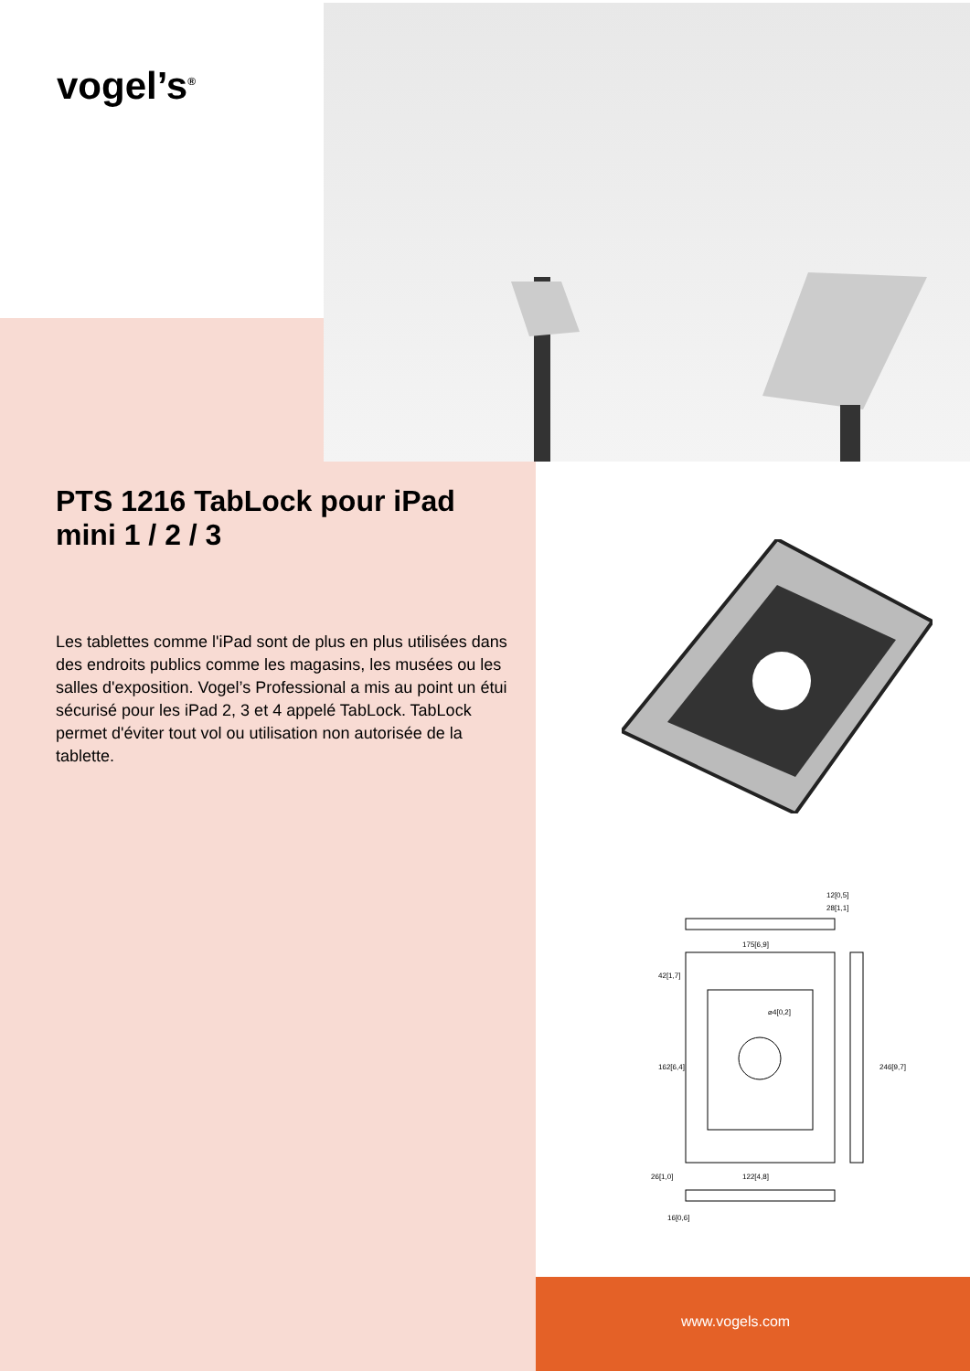vogel’s<sup>®</sup>
PTS 1216 TabLock pour iPad mini 1 / 2 / 3
Les tablettes comme l'iPad sont de plus en plus utilisées dans des endroits publics comme les magasins, les musées ou les salles d'exposition. Vogel’s Professional a mis au point un étui sécurisé pour les iPad 2, 3 et 4 appelé TabLock. TabLock permet d'éviter tout vol ou utilisation non autorisée de la tablette.
12[0,5]
28[1,1]
175[6,9]
42[1,7]
⌀4[0,2]
162[6,4]
246[9,7]
26[1,0]
122[4,8]
16[0,6]
www.vogels.com